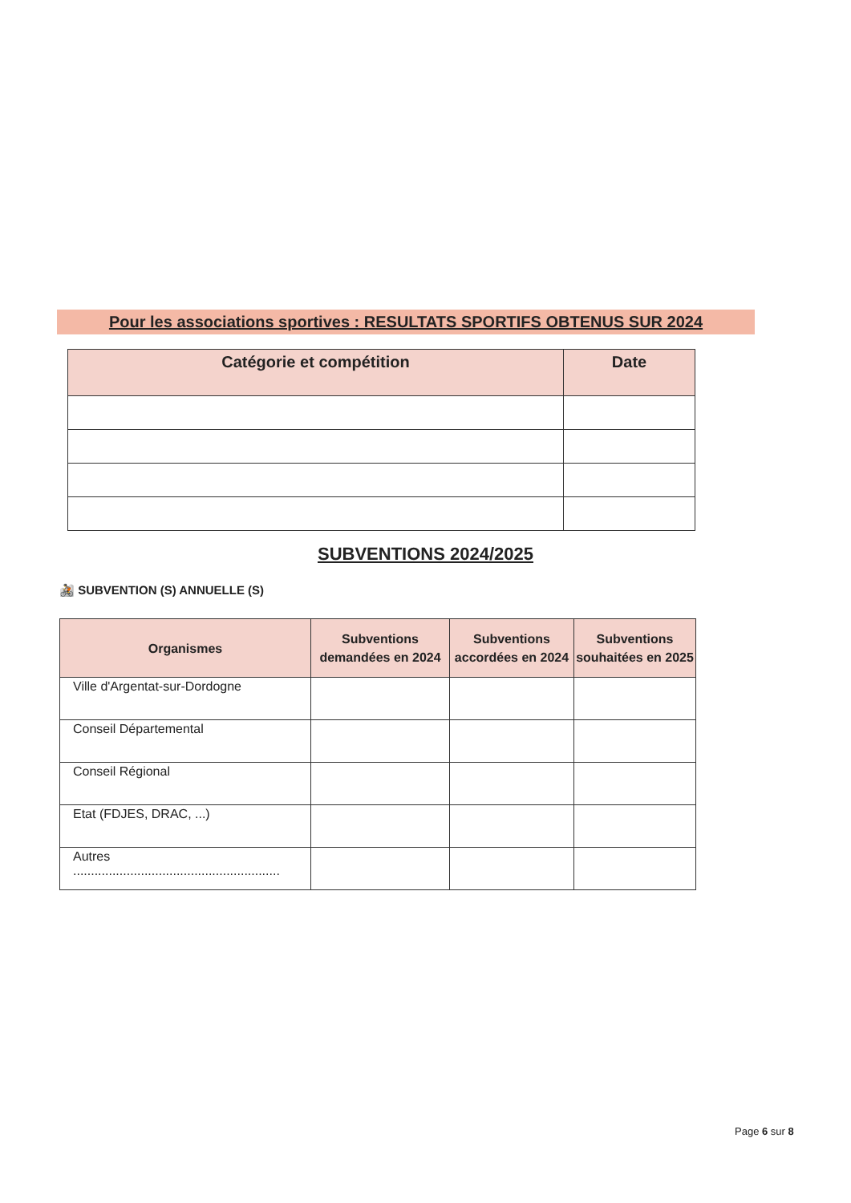Pour les associations sportives : RESULTATS SPORTIFS OBTENUS SUR 2024
| Catégorie et compétition | Date |
| --- | --- |
SUBVENTIONS 2024/2025
🚵 SUBVENTION (S) ANNUELLE (S)
| Organismes | Subventions demandées en 2024 | Subventions accordées en 2024 | Subventions souhaitées en 2025 |
| --- | --- | --- | --- |
| Ville d'Argentat-sur-Dordogne | | | |
| Conseil Départemental | | | |
| Conseil Régional | | | |
| Etat (FDJES, DRAC, ...) | | | |
| Autres .......................................................... | | | |
Page 6 sur 8